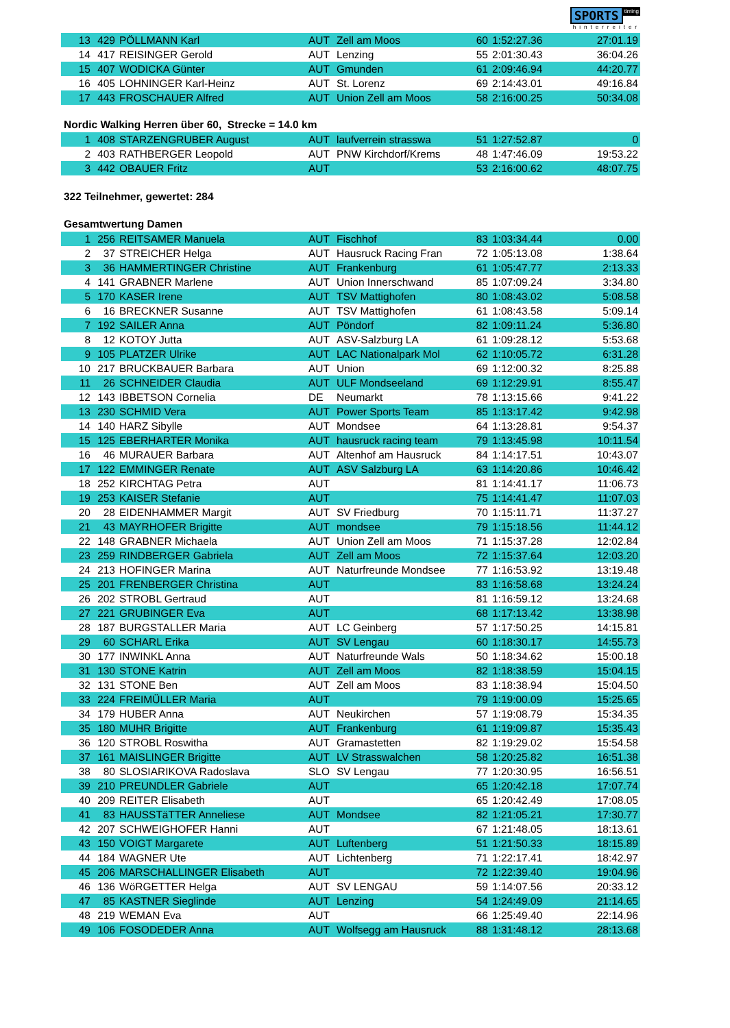SPORTS timing
hinterreiter
| 13 | 429 | PÖLLMANN Karl | AUT | Zell am Moos | 60 | 1:52:27.36 | 27:01.19 |
| 14 | 417 | REISINGER Gerold | AUT | Lenzing | 55 | 2:01:30.43 | 36:04.26 |
| 15 | 407 | WODICKA Günter | AUT | Gmunden | 61 | 2:09:46.94 | 44:20.77 |
| 16 | 405 | LOHNINGER Karl-Heinz | AUT | St. Lorenz | 69 | 2:14:43.01 | 49:16.84 |
| 17 | 443 | FROSCHAUER Alfred | AUT | Union Zell am Moos | 58 | 2:16:00.25 | 50:34.08 |
Nordic Walking Herren über 60, Strecke = 14.0 km
| 1 | 408 | STARZENGRUBER August | AUT | laufverrein strasswa | 51 | 1:27:52.87 | 0 |
| 2 | 403 | RATHBERGER Leopold | AUT | PNW Kirchdorf/Krems | 48 | 1:47:46.09 | 19:53.22 |
| 3 | 442 | OBAUER Fritz | AUT | | 53 | 2:16:00.62 | 48:07.75 |
322 Teilnehmer, gewertet: 284
Gesamtwertung Damen
| 1 | 256 | REITSAMER Manuela | AUT | Fischhof | 83 | 1:03:34.44 | 0.00 |
| 2 | 37 | STREICHER Helga | AUT | Hausruck Racing Fran | 72 | 1:05:13.08 | 1:38.64 |
| 3 | 36 | HAMMERTINGER Christine | AUT | Frankenburg | 61 | 1:05:47.77 | 2:13.33 |
| 4 | 141 | GRABNER Marlene | AUT | Union Innerschwand | 85 | 1:07:09.24 | 3:34.80 |
| 5 | 170 | KASER Irene | AUT | TSV Mattighofen | 80 | 1:08:43.02 | 5:08.58 |
| 6 | 16 | BRECKNER Susanne | AUT | TSV Mattighofen | 61 | 1:08:43.58 | 5:09.14 |
| 7 | 192 | SAILER Anna | AUT | Pöndorf | 82 | 1:09:11.24 | 5:36.80 |
| 8 | 12 | KOTOY Jutta | AUT | ASV-Salzburg LA | 61 | 1:09:28.12 | 5:53.68 |
| 9 | 105 | PLATZER Ulrike | AUT | LAC Nationalpark Mol | 62 | 1:10:05.72 | 6:31.28 |
| 10 | 217 | BRUCKBAUER Barbara | AUT | Union | 69 | 1:12:00.32 | 8:25.88 |
| 11 | 26 | SCHNEIDER Claudia | AUT | ULF Mondseeland | 69 | 1:12:29.91 | 8:55.47 |
| 12 | 143 | IBBETSON Cornelia | DE | Neumarkt | 78 | 1:13:15.66 | 9:41.22 |
| 13 | 230 | SCHMID Vera | AUT | Power Sports Team | 85 | 1:13:17.42 | 9:42.98 |
| 14 | 140 | HARZ Sibylle | AUT | Mondsee | 64 | 1:13:28.81 | 9:54.37 |
| 15 | 125 | EBERHARTER Monika | AUT | hausruck racing team | 79 | 1:13:45.98 | 10:11.54 |
| 16 | 46 | MURAUER Barbara | AUT | Altenhof am Hausruck | 84 | 1:14:17.51 | 10:43.07 |
| 17 | 122 | EMMINGER Renate | AUT | ASV Salzburg LA | 63 | 1:14:20.86 | 10:46.42 |
| 18 | 252 | KIRCHTAG Petra | AUT | | 81 | 1:14:41.17 | 11:06.73 |
| 19 | 253 | KAISER Stefanie | AUT | | 75 | 1:14:41.47 | 11:07.03 |
| 20 | 28 | EIDENHAMMER Margit | AUT | SV Friedburg | 70 | 1:15:11.71 | 11:37.27 |
| 21 | 43 | MAYRHOFER Brigitte | AUT | mondsee | 79 | 1:15:18.56 | 11:44.12 |
| 22 | 148 | GRABNER Michaela | AUT | Union Zell am Moos | 71 | 1:15:37.28 | 12:02.84 |
| 23 | 259 | RINDBERGER Gabriela | AUT | Zell am Moos | 72 | 1:15:37.64 | 12:03.20 |
| 24 | 213 | HOFINGER Marina | AUT | Naturfreunde Mondsee | 77 | 1:16:53.92 | 13:19.48 |
| 25 | 201 | FRENBERGER Christina | AUT | | 83 | 1:16:58.68 | 13:24.24 |
| 26 | 202 | STROBL Gertraud | AUT | | 81 | 1:16:59.12 | 13:24.68 |
| 27 | 221 | GRUBINGER Eva | AUT | | 68 | 1:17:13.42 | 13:38.98 |
| 28 | 187 | BURGSTALLER Maria | AUT | LC Geinberg | 57 | 1:17:50.25 | 14:15.81 |
| 29 | 60 | SCHARL Erika | AUT | SV Lengau | 60 | 1:18:30.17 | 14:55.73 |
| 30 | 177 | INWINKL Anna | AUT | Naturfreunde Wals | 50 | 1:18:34.62 | 15:00.18 |
| 31 | 130 | STONE Katrin | AUT | Zell am Moos | 82 | 1:18:38.59 | 15:04.15 |
| 32 | 131 | STONE Ben | AUT | Zell am Moos | 83 | 1:18:38.94 | 15:04.50 |
| 33 | 224 | FREIMÜLLER Maria | AUT | | 79 | 1:19:00.09 | 15:25.65 |
| 34 | 179 | HUBER Anna | AUT | Neukirchen | 57 | 1:19:08.79 | 15:34.35 |
| 35 | 180 | MUHR Brigitte | AUT | Frankenburg | 61 | 1:19:09.87 | 15:35.43 |
| 36 | 120 | STROBL Roswitha | AUT | Gramastetten | 82 | 1:19:29.02 | 15:54.58 |
| 37 | 161 | MAISLINGER Brigitte | AUT | LV Strasswalchen | 58 | 1:20:25.82 | 16:51.38 |
| 38 | 80 | SLOSIARIKOVA Radoslava | SLO | SV Lengau | 77 | 1:20:30.95 | 16:56.51 |
| 39 | 210 | PREUNDLER Gabriele | AUT | | 65 | 1:20:42.18 | 17:07.74 |
| 40 | 209 | REITER Elisabeth | AUT | | 65 | 1:20:42.49 | 17:08.05 |
| 41 | 83 | HAUSSTäTTER Anneliese | AUT | Mondsee | 82 | 1:21:05.21 | 17:30.77 |
| 42 | 207 | SCHWEIGHOFER Hanni | AUT | | 67 | 1:21:48.05 | 18:13.61 |
| 43 | 150 | VOIGT Margarete | AUT | Luftenberg | 51 | 1:21:50.33 | 18:15.89 |
| 44 | 184 | WAGNER Ute | AUT | Lichtenberg | 71 | 1:22:17.41 | 18:42.97 |
| 45 | 206 | MARSCHALLINGER Elisabeth | AUT | | 72 | 1:22:39.40 | 19:04.96 |
| 46 | 136 | WöRGETTER Helga | AUT | SV LENGAU | 59 | 1:14:07.56 | 20:33.12 |
| 47 | 85 | KASTNER Sieglinde | AUT | Lenzing | 54 | 1:24:49.09 | 21:14.65 |
| 48 | 219 | WEMAN Eva | AUT | | 66 | 1:25:49.40 | 22:14.96 |
| 49 | 106 | FOSODEDER Anna | AUT | Wolfsegg am Hausruck | 88 | 1:31:48.12 | 28:13.68 |